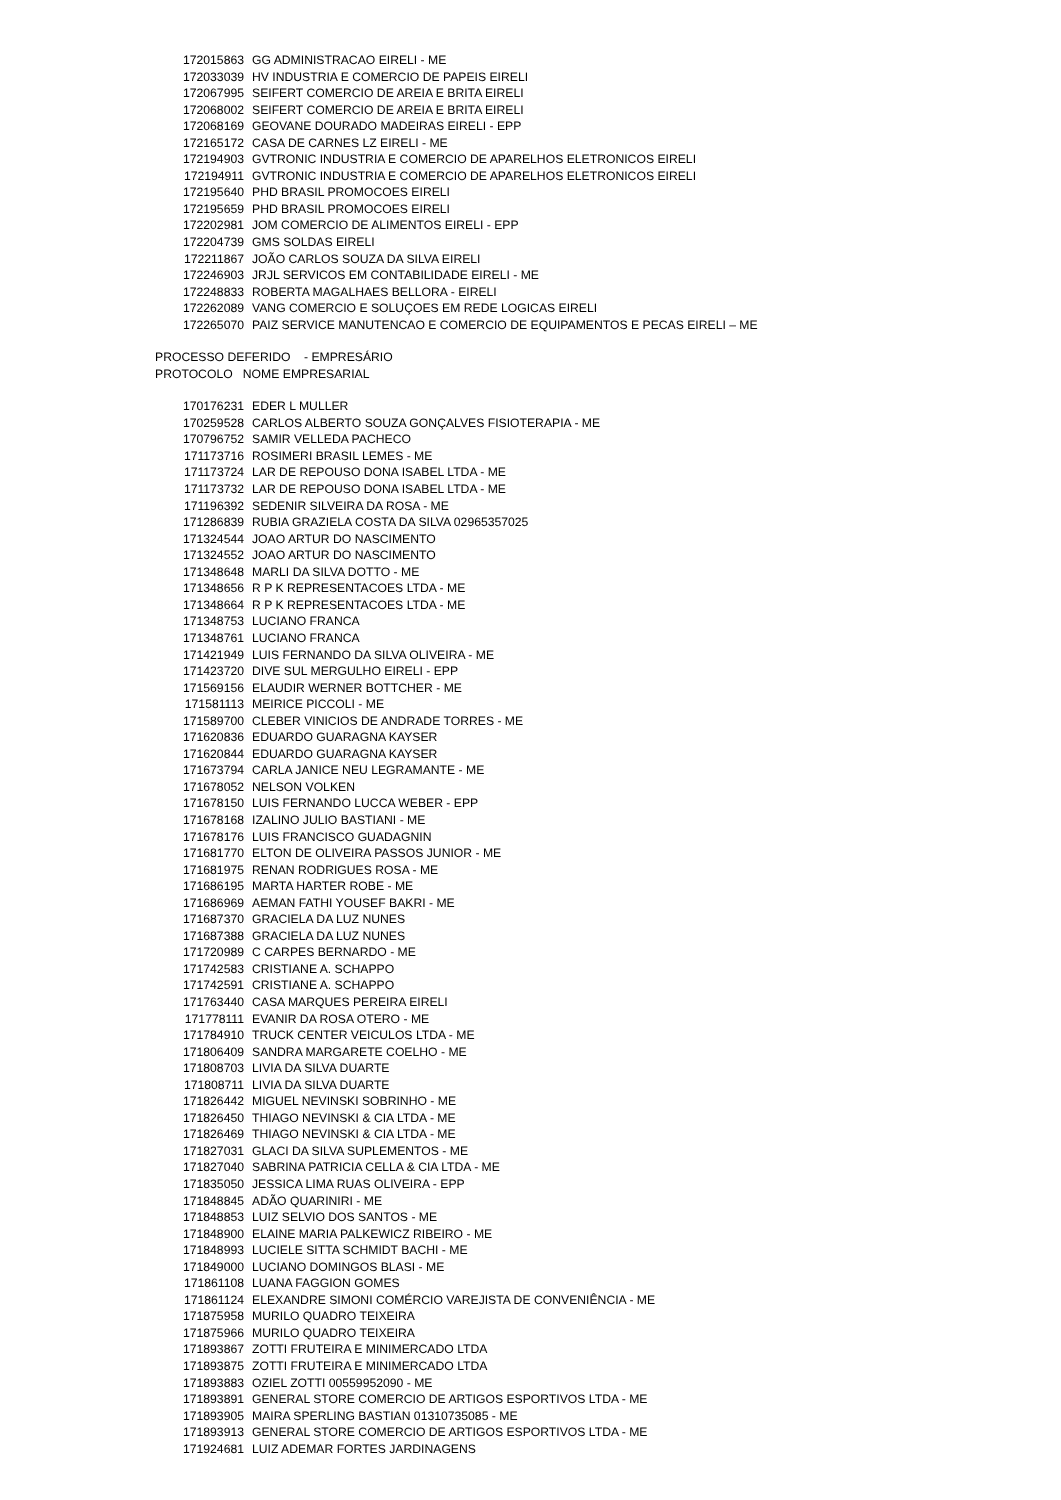| 172015863 | GG ADMINISTRACAO EIRELI - ME |
| 172033039 | HV INDUSTRIA E COMERCIO DE PAPEIS EIRELI |
| 172067995 | SEIFERT COMERCIO DE AREIA E BRITA EIRELI |
| 172068002 | SEIFERT COMERCIO DE AREIA E BRITA EIRELI |
| 172068169 | GEOVANE DOURADO MADEIRAS EIRELI - EPP |
| 172165172 | CASA DE CARNES LZ EIRELI - ME |
| 172194903 | GVTRONIC INDUSTRIA E COMERCIO DE APARELHOS ELETRONICOS EIRELI |
| 172194911 | GVTRONIC INDUSTRIA E COMERCIO DE APARELHOS ELETRONICOS EIRELI |
| 172195640 | PHD BRASIL PROMOCOES EIRELI |
| 172195659 | PHD BRASIL PROMOCOES EIRELI |
| 172202981 | JOM COMERCIO DE ALIMENTOS EIRELI - EPP |
| 172204739 | GMS SOLDAS EIRELI |
| 172211867 | JOÃO CARLOS SOUZA DA SILVA EIRELI |
| 172246903 | JRJL SERVICOS EM CONTABILIDADE EIRELI - ME |
| 172248833 | ROBERTA MAGALHAES BELLORA - EIRELI |
| 172262089 | VANG COMERCIO E SOLUÇOES EM REDE LOGICAS EIRELI |
| 172265070 | PAIZ SERVICE MANUTENCAO E COMERCIO DE EQUIPAMENTOS E PECAS EIRELI – ME |
PROCESSO DEFERIDO - EMPRESÁRIO
PROTOCOLO NOME EMPRESARIAL
| 170176231 | EDER L MULLER |
| 170259528 | CARLOS ALBERTO SOUZA GONÇALVES FISIOTERAPIA - ME |
| 170796752 | SAMIR VELLEDA PACHECO |
| 171173716 | ROSIMERI BRASIL LEMES - ME |
| 171173724 | LAR DE REPOUSO DONA ISABEL LTDA - ME |
| 171173732 | LAR DE REPOUSO DONA ISABEL LTDA - ME |
| 171196392 | SEDENIR SILVEIRA DA ROSA - ME |
| 171286839 | RUBIA GRAZIELA COSTA DA SILVA 02965357025 |
| 171324544 | JOAO ARTUR DO NASCIMENTO |
| 171324552 | JOAO ARTUR DO NASCIMENTO |
| 171348648 | MARLI DA SILVA DOTTO - ME |
| 171348656 | R P K REPRESENTACOES LTDA - ME |
| 171348664 | R P K REPRESENTACOES LTDA - ME |
| 171348753 | LUCIANO FRANCA |
| 171348761 | LUCIANO FRANCA |
| 171421949 | LUIS FERNANDO DA SILVA OLIVEIRA - ME |
| 171423720 | DIVE SUL MERGULHO EIRELI - EPP |
| 171569156 | ELAUDIR WERNER BOTTCHER - ME |
| 171581113 | MEIRICE PICCOLI - ME |
| 171589700 | CLEBER VINICIOS DE ANDRADE TORRES - ME |
| 171620836 | EDUARDO GUARAGNA KAYSER |
| 171620844 | EDUARDO GUARAGNA KAYSER |
| 171673794 | CARLA JANICE NEU LEGRAMANTE - ME |
| 171678052 | NELSON VOLKEN |
| 171678150 | LUIS FERNANDO LUCCA WEBER - EPP |
| 171678168 | IZALINO JULIO BASTIANI - ME |
| 171678176 | LUIS FRANCISCO GUADAGNIN |
| 171681770 | ELTON DE OLIVEIRA PASSOS JUNIOR - ME |
| 171681975 | RENAN RODRIGUES ROSA - ME |
| 171686195 | MARTA HARTER ROBE - ME |
| 171686969 | AEMAN FATHI YOUSEF BAKRI - ME |
| 171687370 | GRACIELA DA LUZ NUNES |
| 171687388 | GRACIELA DA LUZ NUNES |
| 171720989 | C CARPES BERNARDO - ME |
| 171742583 | CRISTIANE A. SCHAPPO |
| 171742591 | CRISTIANE A. SCHAPPO |
| 171763440 | CASA MARQUES PEREIRA EIRELI |
| 171778111 | EVANIR DA ROSA OTERO - ME |
| 171784910 | TRUCK CENTER VEICULOS LTDA - ME |
| 171806409 | SANDRA MARGARETE COELHO - ME |
| 171808703 | LIVIA DA SILVA DUARTE |
| 171808711 | LIVIA DA SILVA DUARTE |
| 171826442 | MIGUEL NEVINSKI SOBRINHO - ME |
| 171826450 | THIAGO NEVINSKI & CIA LTDA - ME |
| 171826469 | THIAGO NEVINSKI & CIA LTDA - ME |
| 171827031 | GLACI DA SILVA SUPLEMENTOS - ME |
| 171827040 | SABRINA PATRICIA CELLA & CIA LTDA - ME |
| 171835050 | JESSICA LIMA RUAS OLIVEIRA - EPP |
| 171848845 | ADÃO QUARINIRI - ME |
| 171848853 | LUIZ SELVIO DOS SANTOS - ME |
| 171848900 | ELAINE MARIA PALKEWICZ RIBEIRO - ME |
| 171848993 | LUCIELE SITTA SCHMIDT BACHI - ME |
| 171849000 | LUCIANO DOMINGOS BLASI - ME |
| 171861108 | LUANA FAGGION GOMES |
| 171861124 | ELEXANDRE SIMONI COMÉRCIO VAREJISTA DE CONVENIÊNCIA - ME |
| 171875958 | MURILO QUADRO TEIXEIRA |
| 171875966 | MURILO QUADRO TEIXEIRA |
| 171893867 | ZOTTI FRUTEIRA E MINIMERCADO LTDA |
| 171893875 | ZOTTI FRUTEIRA E MINIMERCADO LTDA |
| 171893883 | OZIEL ZOTTI 00559952090 - ME |
| 171893891 | GENERAL STORE COMERCIO DE ARTIGOS ESPORTIVOS LTDA - ME |
| 171893905 | MAIRA SPERLING BASTIAN 01310735085 - ME |
| 171893913 | GENERAL STORE COMERCIO DE ARTIGOS ESPORTIVOS LTDA - ME |
| 171924681 | LUIZ ADEMAR FORTES JARDINAGENS |